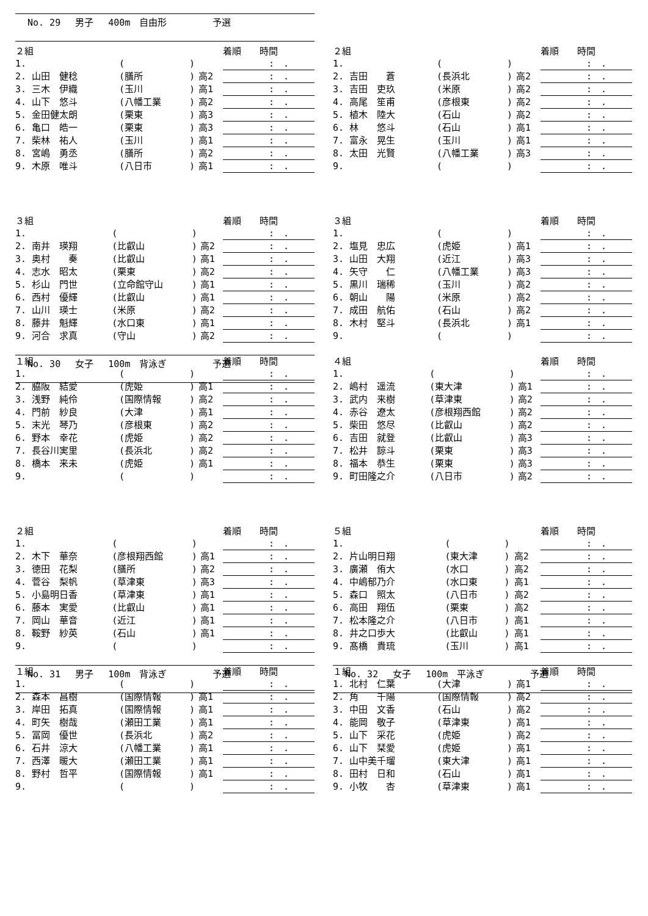No. 29　 男子　 400m　自由形　　　　　予選
| ２組 | | | | 着順 時間 |
| 1. | ( | ) | | : . |
| 2. 山田 健稔 | (膳所 | ) | 高2 | : . |
| 3. 三木 伊織 | (玉川 | ) | 高1 | : . |
| 4. 山下 悠斗 | (八幡工業 | ) | 高2 | : . |
| 5. 金田健太朗 | (栗東 | ) | 高3 | : . |
| 6. 亀口 皓一 | (栗東 | ) | 高3 | : . |
| 7. 柴林 祐人 | (玉川 | ) | 高1 | : . |
| 8. 宮嶋 勇丞 | (膳所 | ) | 高2 | : . |
| 9. 木原 唯斗 | (八日市 | ) | 高1 | : . |
| ２組 | | | | 着順 時間 |
| 1. | ( | ) | | : . |
| 2. 吉田 蒼 | (長浜北 | ) | 高2 | : . |
| 3. 吉田 吏玖 | (米原 | ) | 高2 | : . |
| 4. 高尾 笙甫 | (彦根東 | ) | 高2 | : . |
| 5. 植木 陸大 | (石山 | ) | 高2 | : . |
| 6. 林 悠斗 | (石山 | ) | 高1 | : . |
| 7. 富永 晃生 | (玉川 | ) | 高1 | : . |
| 8. 太田 光賢 | (八幡工業 | ) | 高3 | : . |
| 9. | ( | ) | | : . |
| ３組 | | | | 着順 時間 |
| 1. | ( | ) | | : . |
| 2. 南井 瑛翔 | (比叡山 | ) | 高2 | : . |
| 3. 奥村 奏 | (比叡山 | ) | 高1 | : . |
| 4. 志水 昭太 | (栗東 | ) | 高2 | : . |
| 5. 杉山 門世 | (立命館守山 | ) | 高1 | : . |
| 6. 西村 優輝 | (比叡山 | ) | 高1 | : . |
| 7. 山川 瑛士 | (米原 | ) | 高2 | : . |
| 8. 藤井 魁輝 | (水口東 | ) | 高1 | : . |
| 9. 河合 求真 | (守山 | ) | 高2 | : . |
No. 30　 女子　 100m　背泳ぎ　　　　　予選
| ３組 | | | | 着順 時間 |
| 1. | ( | ) | | : . |
| 2. 塩見 忠広 | (虎姫 | ) | 高1 | : . |
| 3. 山田 大翔 | (近江 | ) | 高3 | : . |
| 4. 矢守 仁 | (八幡工業 | ) | 高3 | : . |
| 5. 黒川 瑞稀 | (玉川 | ) | 高2 | : . |
| 6. 朝山 陽 | (米原 | ) | 高2 | : . |
| 7. 成田 航佑 | (石山 | ) | 高2 | : . |
| 8. 木村 堅斗 | (長浜北 | ) | 高1 | : . |
| 9. | ( | ) | | : . |
| １組 | | | | 着順 時間 |
| 1. | ( | ) | | : . |
| 2. 脇阪 結愛 | (虎姫 | ) | 高1 | : . |
| 3. 浅野 純伶 | (国際情報 | ) | 高2 | : . |
| 4. 門前 紗良 | (大津 | ) | 高1 | : . |
| 5. 末光 琴乃 | (彦根東 | ) | 高2 | : . |
| 6. 野本 幸花 | (虎姫 | ) | 高2 | : . |
| 7. 長谷川実里 | (長浜北 | ) | 高2 | : . |
| 8. 橋本 来未 | (虎姫 | ) | 高1 | : . |
| 9. | ( | ) | | : . |
| ４組 | | | | 着順 時間 |
| 1. | ( | ) | | : . |
| 2. 嶋村 遥流 | (東大津 | ) | 高1 | : . |
| 3. 武内 来樹 | (草津東 | ) | 高2 | : . |
| 4. 赤谷 遼太 | (彦根翔西館 | ) | 高2 | : . |
| 5. 柴田 悠尽 | (比叡山 | ) | 高2 | : . |
| 6. 吉田 就登 | (比叡山 | ) | 高3 | : . |
| 7. 松井 諒斗 | (栗東 | ) | 高3 | : . |
| 8. 福本 恭生 | (栗東 | ) | 高3 | : . |
| 9. 町田隆之介 | (八日市 | ) | 高2 | : . |
| ２組 | | | | 着順 時間 |
| 1. | ( | ) | | : . |
| 2. 木下 華奈 | (彦根翔西館 | ) | 高1 | : . |
| 3. 徳田 花梨 | (膳所 | ) | 高2 | : . |
| 4. 菅谷 梨帆 | (草津東 | ) | 高3 | : . |
| 5. 小島明日香 | (草津東 | ) | 高1 | : . |
| 6. 藤本 実愛 | (比叡山 | ) | 高1 | : . |
| 7. 岡山 華音 | (近江 | ) | 高1 | : . |
| 8. 鞍野 紗英 | (石山 | ) | 高1 | : . |
| 9. | ( | ) | | : . |
No. 31　 男子　 100m　背泳ぎ　　　　　予選
| ５組 | | | | 着順 時間 |
| 1. | ( | ) | | : . |
| 2. 片山明日翔 | (東大津 | ) | 高2 | : . |
| 3. 廣瀬 侑大 | (水口 | ) | 高2 | : . |
| 4. 中嶋郁乃介 | (水口東 | ) | 高1 | : . |
| 5. 森口 照太 | (八日市 | ) | 高2 | : . |
| 6. 高田 翔伍 | (栗東 | ) | 高2 | : . |
| 7. 松本隆之介 | (八日市 | ) | 高1 | : . |
| 8. 井之口歩大 | (比叡山 | ) | 高1 | : . |
| 9. 髙橋 貴琉 | (玉川 | ) | 高1 | : . |
No. 32　 女子　 100m　平泳ぎ　　　　　予選
| １組 | | | | 着順 時間 |
| 1. | ( | ) | | : . |
| 2. 森本 昌樹 | (国際情報 | ) | 高1 | : . |
| 3. 岸田 拓真 | (国際情報 | ) | 高1 | : . |
| 4. 町矢 樹哉 | (瀬田工業 | ) | 高1 | : . |
| 5. 冨岡 優世 | (長浜北 | ) | 高2 | : . |
| 6. 石井 涼大 | (八幡工業 | ) | 高1 | : . |
| 7. 西澤 暖大 | (瀬田工業 | ) | 高1 | : . |
| 8. 野村 哲平 | (国際情報 | ) | 高1 | : . |
| 9. | ( | ) | | : . |
| １組 | | | | 着順 時間 |
| 1. 北村 仁葉 | (大津 | ) | 高1 | : . |
| 2. 角 千陽 | (国際情報 | ) | 高2 | : . |
| 3. 中田 文香 | (石山 | ) | 高2 | : . |
| 4. 能岡 敬子 | (草津東 | ) | 高1 | : . |
| 5. 山下 采花 | (虎姫 | ) | 高2 | : . |
| 6. 山下 栞愛 | (虎姫 | ) | 高1 | : . |
| 7. 山中美千瑠 | (東大津 | ) | 高1 | : . |
| 8. 田村 日和 | (石山 | ) | 高1 | : . |
| 9. 小牧 杏 | (草津東 | ) | 高1 | : . |